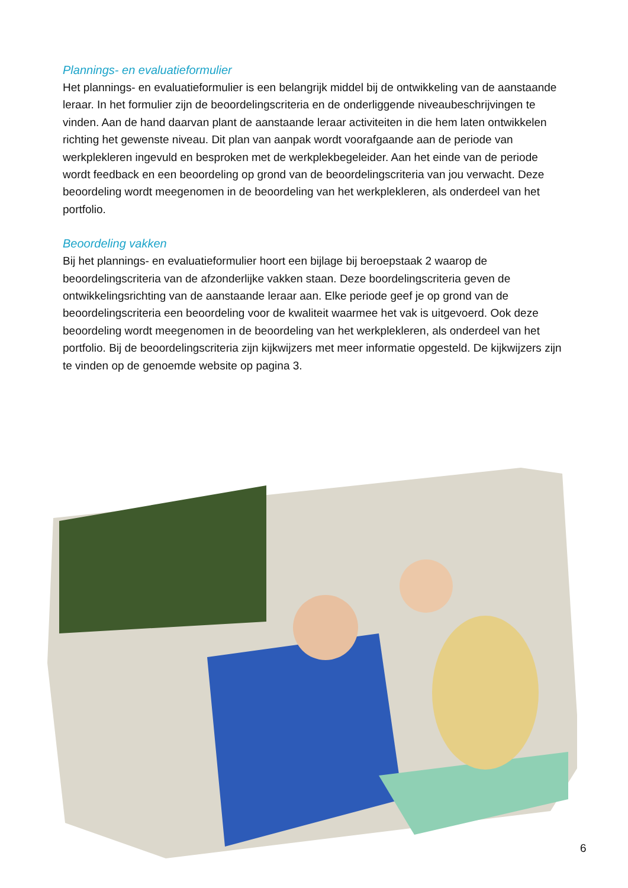Plannings- en evaluatieformulier
Het plannings- en evaluatieformulier is een belangrijk middel bij de ontwikkeling van de aanstaande leraar. In het formulier zijn de beoordelingscriteria en de onderliggende niveaubeschrijvingen te vinden. Aan de hand daarvan plant de aanstaande leraar activiteiten in die hem laten ontwikkelen richting het gewenste niveau. Dit plan van aanpak wordt voorafgaande aan de periode van werkplekleren ingevuld en besproken met de werkplekbegeleider. Aan het einde van de periode wordt feedback en een beoordeling op grond van de beoordelingscriteria van jou verwacht. Deze beoordeling wordt meegenomen in de beoordeling van het werkplekleren, als onderdeel van het portfolio.
Beoordeling vakken
Bij het plannings- en evaluatieformulier hoort een bijlage bij beroepstaak 2 waarop de beoordelingscriteria van de afzonderlijke vakken staan. Deze boordelingscriteria geven de ontwikkelingsrichting van de aanstaande leraar aan. Elke periode geef je op grond van de beoordelingscriteria een beoordeling voor de kwaliteit waarmee het vak is uitgevoerd. Ook deze beoordeling wordt meegenomen in de beoordeling van het werkplekleren, als onderdeel van het portfolio. Bij de beoordelingscriteria zijn kijkwijzers met meer informatie opgesteld. De kijkwijzers zijn te vinden op de genoemde website op pagina 3.
6